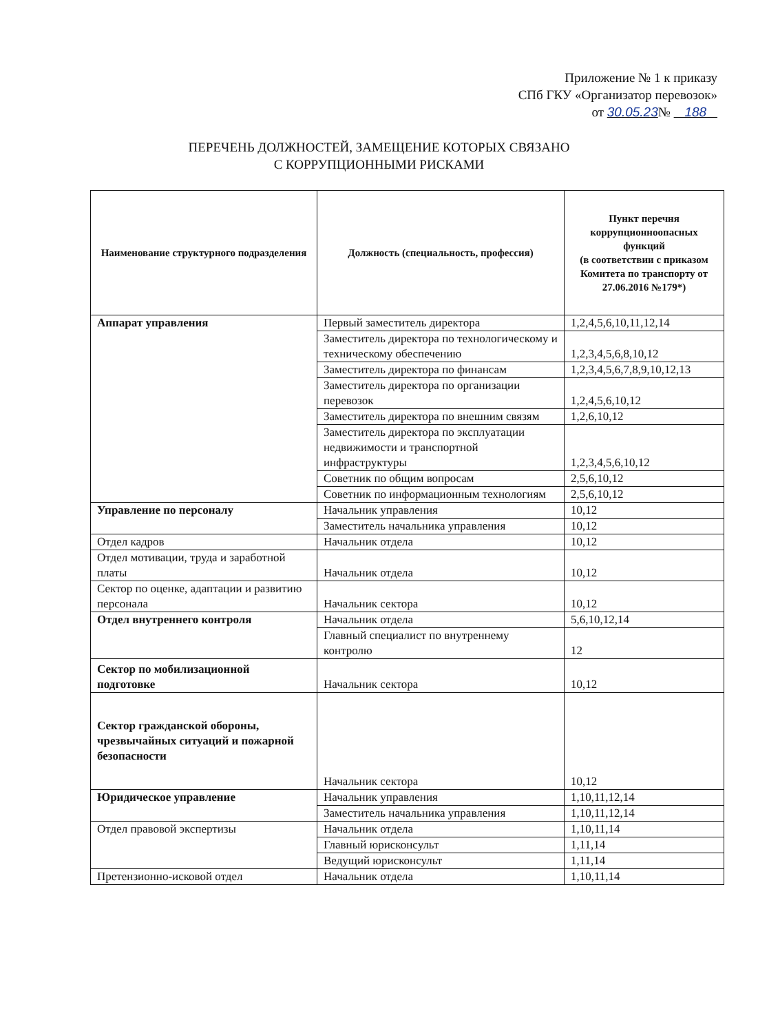Приложение № 1 к приказу
СПб ГКУ «Организатор перевозок»
от 30.05.23№ 188
ПЕРЕЧЕНЬ ДОЛЖНОСТЕЙ, ЗАМЕЩЕНИЕ КОТОРЫХ СВЯЗАНО
С КОРРУПЦИОННЫМИ РИСКАМИ
| Наименование структурного подразделения | Должность (специальность, профессия) | Пункт перечня коррупционноопасных функций (в соответствии с приказом Комитета по транспорту от 27.06.2016 №179*) |
| --- | --- | --- |
| Аппарат управления | Первый заместитель директора | 1,2,4,5,6,10,11,12,14 |
| | Заместитель директора по технологическому и техническому обеспечению | 1,2,3,4,5,6,8,10,12 |
| | Заместитель директора по финансам | 1,2,3,4,5,6,7,8,9,10,12,13 |
| | Заместитель директора по организации перевозок | 1,2,4,5,6,10,12 |
| | Заместитель директора по внешним связям | 1,2,6,10,12 |
| | Заместитель директора по эксплуатации недвижимости и транспортной инфраструктуры | 1,2,3,4,5,6,10,12 |
| | Советник по общим вопросам | 2,5,6,10,12 |
| | Советник по информационным технологиям | 2,5,6,10,12 |
| Управление по персоналу | Начальник управления | 10,12 |
| | Заместитель начальника управления | 10,12 |
| Отдел кадров | Начальник отдела | 10,12 |
| Отдел мотивации, труда и заработной платы | Начальник отдела | 10,12 |
| Сектор по оценке, адаптации и развитию персонала | Начальник сектора | 10,12 |
| Отдел внутреннего контроля | Начальник отдела | 5,6,10,12,14 |
| | Главный специалист по внутреннему контролю | 12 |
| Сектор по мобилизационной подготовке | Начальник сектора | 10,12 |
| Сектор гражданской обороны, чрезвычайных ситуаций и пожарной безопасности | Начальник сектора | 10,12 |
| Юридическое управление | Начальник управления | 1,10,11,12,14 |
| | Заместитель начальника управления | 1,10,11,12,14 |
| Отдел правовой экспертизы | Начальник отдела | 1,10,11,14 |
| | Главный юрисконсульт | 1,11,14 |
| | Ведущий юрисконсульт | 1,11,14 |
| Претензионно-исковой отдел | Начальник отдела | 1,10,11,14 |